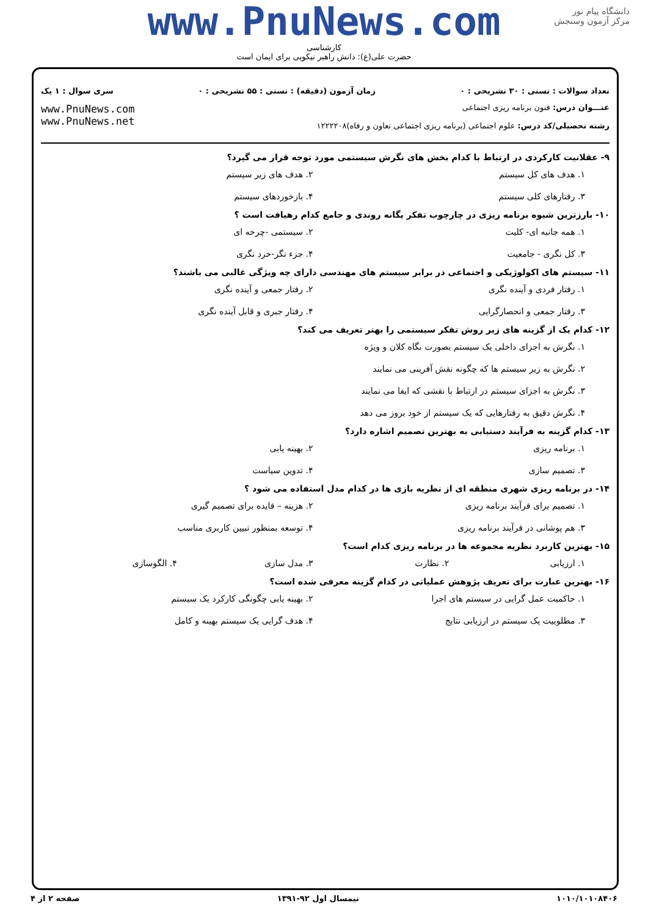دانشگاه پیام نور
مرکز آزمون وسنجش
www.PnuNews.com
کارشناسی
حضرت علی(ع): دانش راهبر نیکویی برای ایمان است
تعداد سوالات : تستی : ۳۰ تشریحی : ۰ زمان آزمون (دقیقه) : تستی : ۵۵ تشریحی : ۰ سری سوال : ۱ یک
عنـــوان درس: فنون برنامه ریزی اجتماعی
رشته تحصیلی/کد درس: علوم اجتماعی (برنامه ریزی اجتماعی تعاون و رفاه)۱۲۲۲۲۰۸
www.PnuNews.com
www.PnuNews.net
۹- عقلانیت کارکردی در ارتباط با کدام بخش های نگرش سیستمی مورد توجه قرار می گیرد؟
۱. هدف های کل سیستم ۲. هدف های زیر سیستم ۳. رفتارهای کلی سیستم ۴. بازخوردهای سیستم
۱۰- بارزترین شیوه برنامه ریزی در چارچوب تفکر یگانه روندی و جامع کدام رهیافت است ؟
۱. همه جانبه ای- کلیت ۲. سیستمی -چرخه ای ۳. کل نگری - جامعیت ۴. جزء نگر-خرد نگری
۱۱- سیستم های اکولوژیکی و اجتماعی در برابر سیستم های مهندسی دارای چه ویژگی غالبی می باشند؟
۱. رفتار فردی و آینده نگری ۲. رفتار جمعی و آینده نگری ۳. رفتار جمعی و انحصارگرایی ۴. رفتار جبری و قابل آینده نگری
۱۲- کدام یک از گزینه های زیر روش تفکر سیستمی را بهتر تعریف می کند؟
۱. نگرش به اجزای داخلی یک سیستم بصورت نگاه کلان و ویژه
۲. نگرش به زیر سیستم ها که چگونه نقش آفرینی می نمایند
۳. نگرش به اجزای سیستم در ارتباط با نقشی که ایفا می نمایند
۴. نگرش دقیق به رفتارهایی که یک سیستم از خود بروز می دهد
۱۳- کدام گزینه به فرآیند دستیابی به بهترین تصمیم اشاره دارد؟
۱. برنامه ریزی ۲. بهینه یابی ۳. تصمیم سازی ۴. تدوین سیاست
۱۴- در برنامه ریزی شهری منطقه ای از نظریه بازی ها در کدام مدل استفاده می شود ؟
۱. تصمیم برای فرآیند برنامه ریزی ۲. هزینه – فایده برای تصمیم گیری ۳. هم پوشانی در فرآیند برنامه ریزی ۴. توسعه بمنظور تبیین کاربری مناسب
۱۵- بهترین کاربرد نظریه مجموعه ها در برنامه ریزی کدام است؟
۱. ارزیابی ۲. نظارت ۳. مدل سازی ۴. الگوسازی
۱۶- بهترین عبارت برای تعریف پژوهش عملیاتی در کدام گزینه معرفی شده است؟
۱. حاکمیت عمل گرایی در سیستم های اجرا ۲. بهینه یابی چگونگی کارکرد یک سیستم ۳. مطلوبیت یک سیستم در ارزیابی نتایج ۴. هدف گرایی یک سیستم بهینه و کامل
۱۰۱۰/۱۰۱۰۸۴۰۶ نیمسال اول ۹۲-۱۳۹۱ صفحه ۲ از ۴